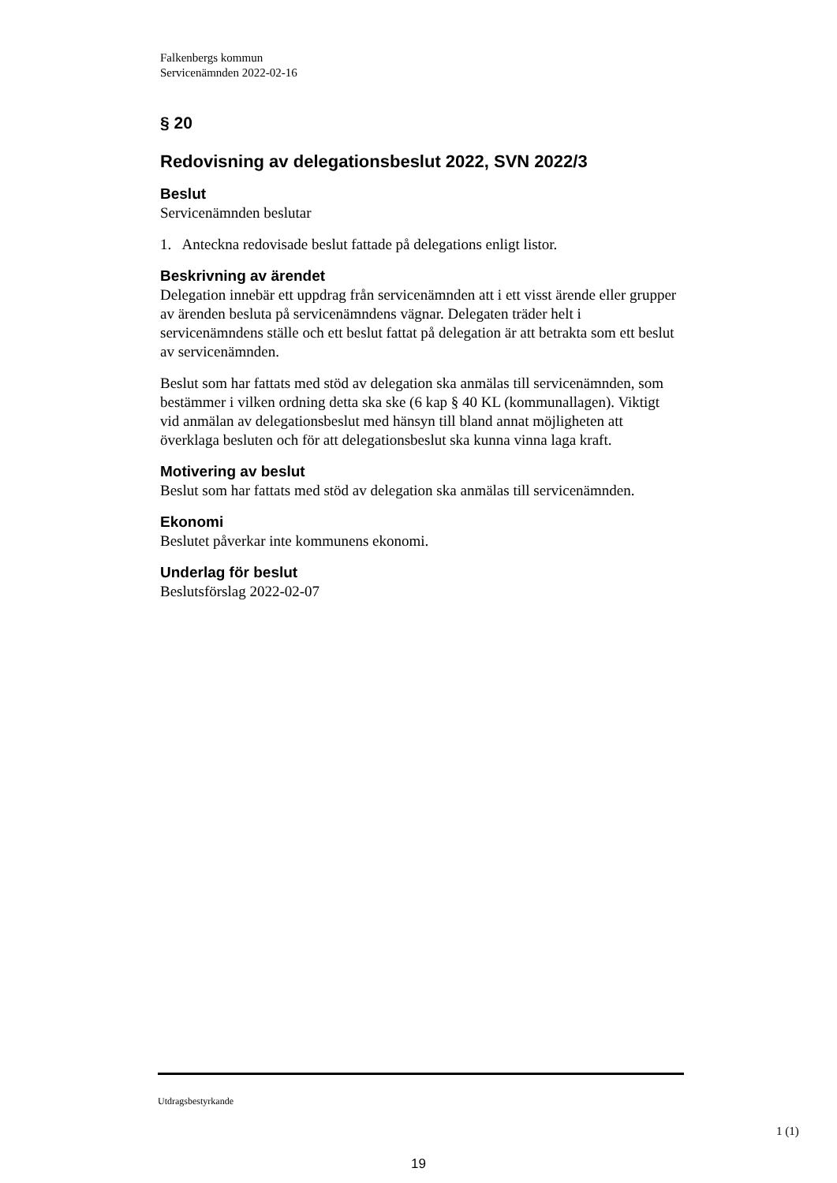Falkenbergs kommun
Servicenämnden 2022-02-16
§ 20
Redovisning av delegationsbeslut 2022, SVN 2022/3
Beslut
Servicenämnden beslutar
1. Anteckna redovisade beslut fattade på delegations enligt listor.
Beskrivning av ärendet
Delegation innebär ett uppdrag från servicenämnden att i ett visst ärende eller grupper av ärenden besluta på servicenämndens vägnar. Delegaten träder helt i servicenämndens ställe och ett beslut fattat på delegation är att betrakta som ett beslut av servicenämnden.
Beslut som har fattats med stöd av delegation ska anmälas till servicenämnden, som bestämmer i vilken ordning detta ska ske (6 kap § 40 KL (kommunallagen). Viktigt vid anmälan av delegationsbeslut med hänsyn till bland annat möjligheten att överklaga besluten och för att delegationsbeslut ska kunna vinna laga kraft.
Motivering av beslut
Beslut som har fattats med stöd av delegation ska anmälas till servicenämnden.
Ekonomi
Beslutet påverkar inte kommunens ekonomi.
Underlag för beslut
Beslutsförslag 2022-02-07
Utdragsbestyrkande
1 (1)
19